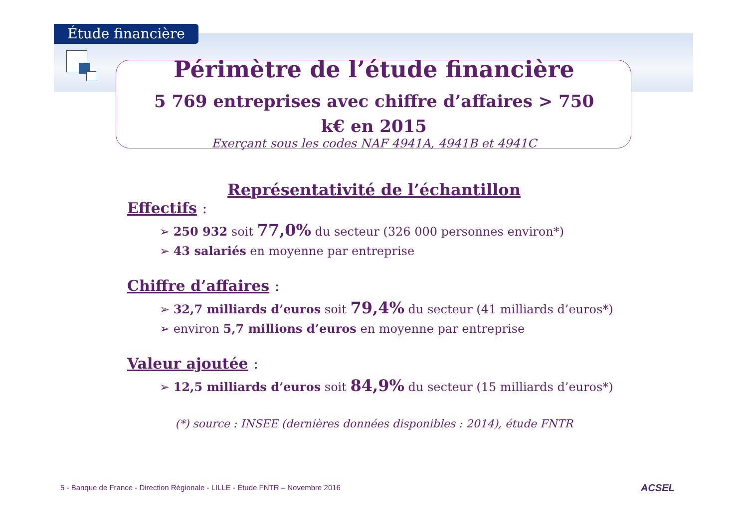Étude financière
Périmètre de l’étude financière
5 769 entreprises avec chiffre d’affaires > 750 k€ en 2015
Exerçant sous les codes NAF 4941A, 4941B et 4941C
Représentativité de l’échantillon
Effectifs :
➢ 250 932 soit 77,0% du secteur (326 000 personnes environ*)
➢ 43 salariés en moyenne par entreprise
Chiffre d’affaires :
➢ 32,7 milliards d’euros soit 79,4% du secteur (41 milliards d’euros*)
➢ environ 5,7 millions d’euros en moyenne par entreprise
Valeur ajoutée :
➢ 12,5 milliards d’euros soit 84,9% du secteur (15 milliards d’euros*)
(*) source : INSEE (dernières données disponibles : 2014), étude FNTR
5 - Banque de France - Direction Régionale - LILLE - Étude FNTR – Novembre 2016
ACSEL